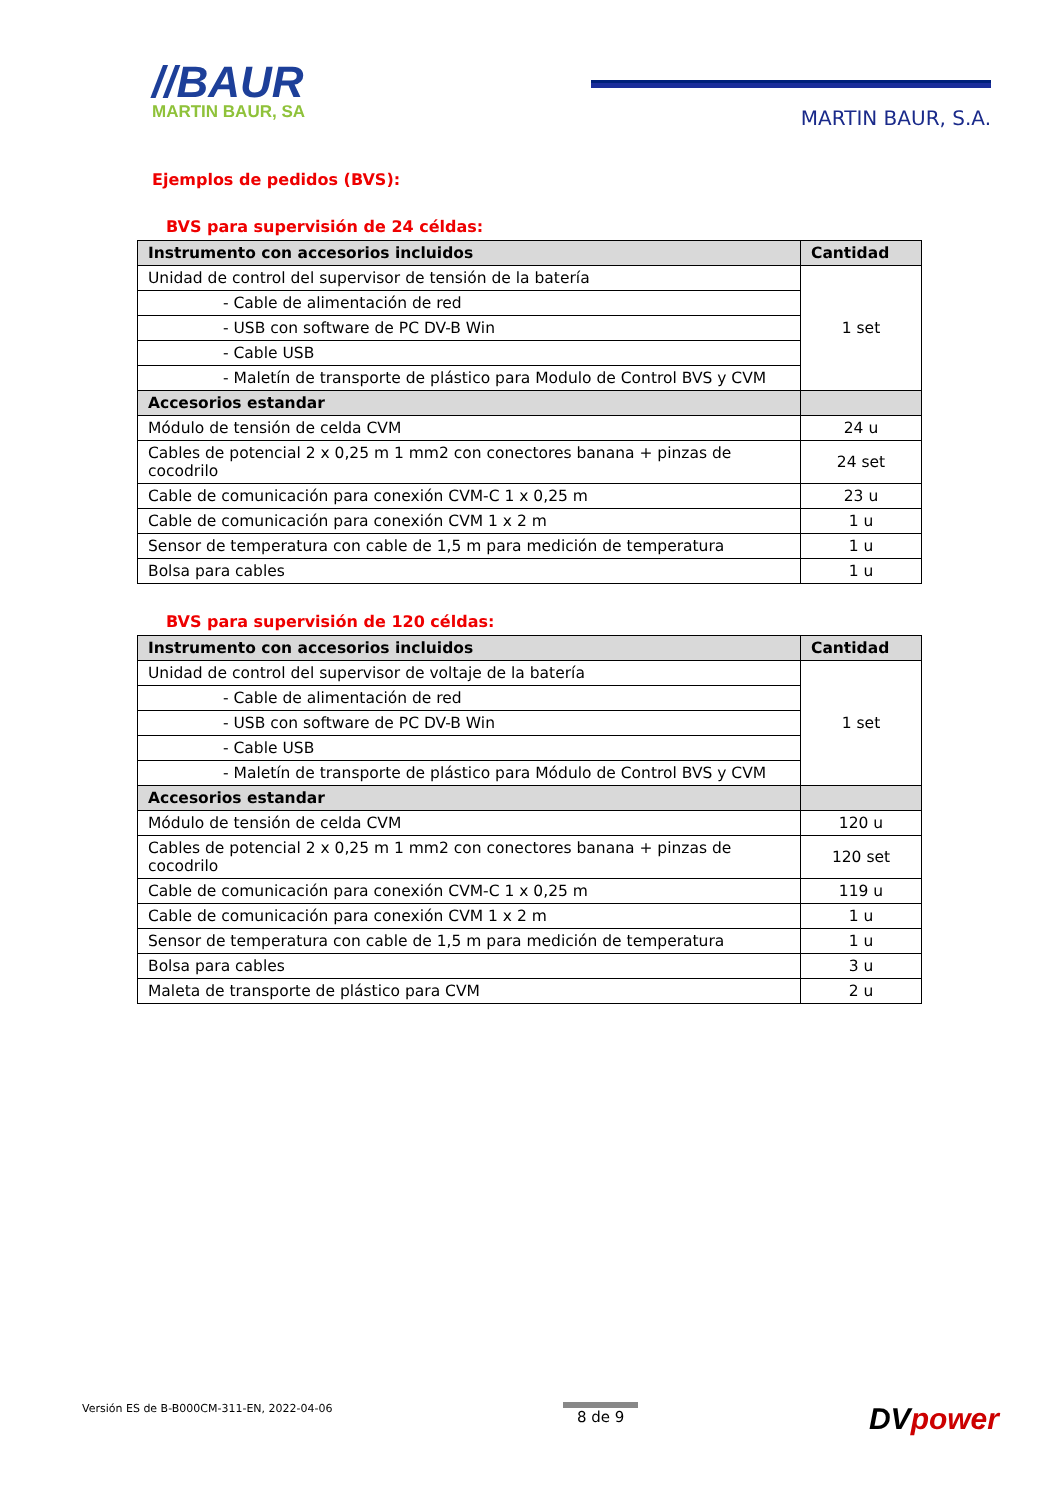//BAUR
MARTIN BAUR, SA
MARTIN BAUR, S.A.
Ejemplos de pedidos (BVS):
BVS para supervisión de 24 céldas:
| Instrumento con accesorios incluidos | Cantidad |
| --- | --- |
| Unidad de control del supervisor de tensión de la batería | 1 set |
| - Cable de alimentación de red | |
| - USB con software de PC DV-B Win | |
| - Cable USB | |
| - Maletín de transporte de plástico para Modulo de Control BVS y CVM | |
| Accesorios estandar | |
| Módulo de tensión de celda CVM | 24 u |
| Cables de potencial 2 x 0,25 m 1 mm2 con conectores banana + pinzas de cocodrilo | 24 set |
| Cable de comunicación para conexión CVM-C 1 x 0,25 m | 23 u |
| Cable de comunicación para conexión CVM 1 x 2 m | 1 u |
| Sensor de temperatura con cable de 1,5 m para medición de temperatura | 1 u |
| Bolsa para cables | 1 u |
BVS para supervisión de 120 céldas:
| Instrumento con accesorios incluidos | Cantidad |
| --- | --- |
| Unidad de control del supervisor de voltaje de la batería | 1 set |
| - Cable de alimentación de red | |
| - USB con software de PC DV-B Win | |
| - Cable USB | |
| - Maletín de transporte de plástico para Módulo de Control BVS y CVM | |
| Accesorios estandar | |
| Módulo de tensión de celda CVM | 120 u |
| Cables de potencial 2 x 0,25 m 1 mm2 con conectores banana + pinzas de cocodrilo | 120 set |
| Cable de comunicación para conexión CVM-C 1 x 0,25 m | 119 u |
| Cable de comunicación para conexión CVM 1 x 2 m | 1 u |
| Sensor de temperatura con cable de 1,5 m para medición de temperatura | 1 u |
| Bolsa para cables | 3 u |
| Maleta de transporte de plástico para CVM | 2 u |
Versión ES de B-B000CM-311-EN, 2022-04-06
8 de 9
DVpower